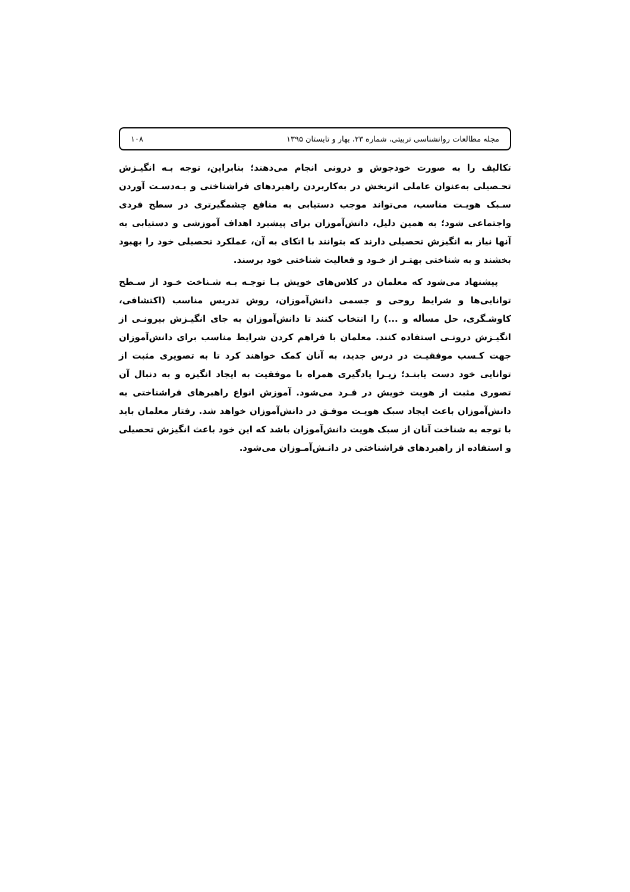مجله مطالعات روانشناسی تربیتی، شماره ۲۳، بهار و تابستان ۱۳۹۵ ۱۰۸
تکالیف را به صورت خودجوش و درونی انجام می‌دهند؛ بنابراین، توجه بـه انگیـزش تحـصیلی به‌عنوان عاملی اثربخش در به‌کاربردن راهبردهای فراشناختی و بـه‌دسـت آوردن سـبک هویـت مناسب، می‌تواند موجب دستیابی به منافع چشمگیرتری در سطح فردی واجتماعی شود؛ به همین دلیل، دانش‌آموزان برای پیشبرد اهداف آموزشی و دستیابی به آنها نیاز به انگیزش تحصیلی دارند که بتوانند با اتکای به آن، عملکرد تحصیلی خود را بهبود بخشند و به شناختی بهتـر از خـود و فعالیت شناختی خود برسند.
پیشنهاد می‌شود که معلمان در کلاس‌های خویش بـا توجـه بـه شـناخت خـود از سـطح توانایی‌ها و شرایط روحی و جسمی دانش‌آموزان، روش تدریس مناسب (اکتشافی، کاوشـگری، حل مسأله و ...) را انتخاب کنند تا دانش‌آموزان به جای انگیـزش بیرونـی از انگیـزش درونـی استفاده کنند. معلمان با فراهم کردن شرایط مناسب برای دانش‌آموزان جهت کـسب موفقیـت در درس جدید، به آنان کمک خواهند کرد تا به تصویری مثبت از توانایی خود دست یابنـد؛ زیـرا یادگیری همراه با موفقیت به ایجاد انگیزه و به دنبال آن تصوری مثبت از هویت خویش در فـرد می‌شود. آموزش انواع راهبرهای فراشناختی به دانش‌آموزان باعث ایجاد سبک هویـت موفـق در دانش‌آموزان خواهد شد. رفتار معلمان باید با توجه به شناخت آنان از سبک هویت دانش‌آموزان باشد که این خود باعث انگیزش تحصیلی و استفاده از راهبردهای فراشناختی در دانـش‌آمـوزان می‌شود.